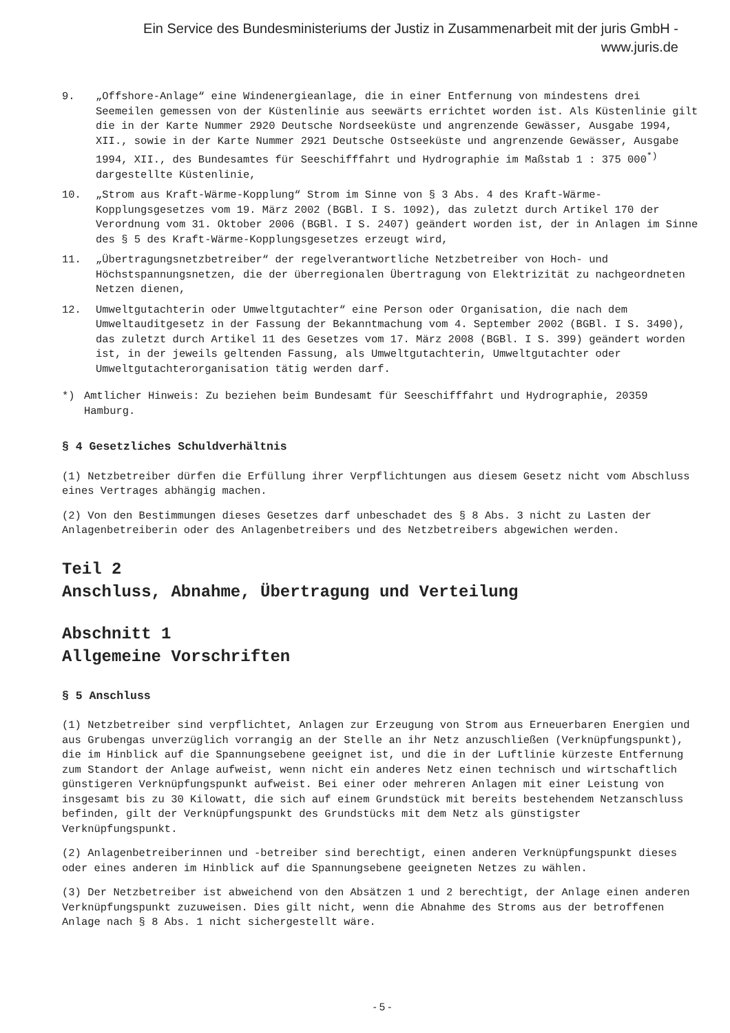Ein Service des Bundesministeriums der Justiz in Zusammenarbeit mit der juris GmbH -
www.juris.de
9. „Offshore-Anlage“ eine Windenergieanlage, die in einer Entfernung von mindestens drei Seemeilen gemessen von der Küstenlinie aus seewärts errichtet worden ist. Als Küstenlinie gilt die in der Karte Nummer 2920 Deutsche Nordseeküste und angrenzende Gewässer, Ausgabe 1994, XII., sowie in der Karte Nummer 2921 Deutsche Ostseeküste und angrenzende Gewässer, Ausgabe 1994, XII., des Bundesamtes für Seeschifffahrt und Hydrographie im Maßstab 1 : 375 000<sup>*)</sup> dargestellte Küstenlinie,
10. „Strom aus Kraft-Wärme-Kopplung“ Strom im Sinne von § 3 Abs. 4 des Kraft-Wärme-Kopplungsgesetzes vom 19. März 2002 (BGBl. I S. 1092), das zuletzt durch Artikel 170 der Verordnung vom 31. Oktober 2006 (BGBl. I S. 2407) geändert worden ist, der in Anlagen im Sinne des § 5 des Kraft-Wärme-Kopplungsgesetzes erzeugt wird,
11. „Übertragungsnetzbetreiber“ der regelverantwortliche Netzbetreiber von Hoch- und Höchstspannungsnetzen, die der überregionalen Übertragung von Elektrizität zu nachgeordneten Netzen dienen,
12. Umweltgutachterin oder Umweltgutachter“ eine Person oder Organisation, die nach dem Umweltauditgesetz in der Fassung der Bekanntmachung vom 4. September 2002 (BGBl. I S. 3490), das zuletzt durch Artikel 11 des Gesetzes vom 17. März 2008 (BGBl. I S. 399) geändert worden ist, in der jeweils geltenden Fassung, als Umweltgutachterin, Umweltgutachter oder Umweltgutachterorganisation tätig werden darf.
*) Amtlicher Hinweis: Zu beziehen beim Bundesamt für Seeschifffahrt und Hydrographie, 20359 Hamburg.
§ 4 Gesetzliches Schuldverhältnis
(1) Netzbetreiber dürfen die Erfüllung ihrer Verpflichtungen aus diesem Gesetz nicht vom Abschluss eines Vertrages abhängig machen.
(2) Von den Bestimmungen dieses Gesetzes darf unbeschadet des § 8 Abs. 3 nicht zu Lasten der Anlagenbetreiberin oder des Anlagenbetreibers und des Netzbetreibers abgewichen werden.
Teil 2
Anschluss, Abnahme, Übertragung und Verteilung
Abschnitt 1
Allgemeine Vorschriften
§ 5 Anschluss
(1) Netzbetreiber sind verpflichtet, Anlagen zur Erzeugung von Strom aus Erneuerbaren Energien und aus Grubengas unverzüglich vorrangig an der Stelle an ihr Netz anzuschließen (Verknüpfungspunkt), die im Hinblick auf die Spannungsebene geeignet ist, und die in der Luftlinie kürzeste Entfernung zum Standort der Anlage aufweist, wenn nicht ein anderes Netz einen technisch und wirtschaftlich günstigeren Verknüpfungspunkt aufweist. Bei einer oder mehreren Anlagen mit einer Leistung von insgesamt bis zu 30 Kilowatt, die sich auf einem Grundstück mit bereits bestehendem Netzanschluss befinden, gilt der Verknüpfungspunkt des Grundstücks mit dem Netz als günstigster Verknüpfungspunkt.
(2) Anlagenbetreiberinnen und -betreiber sind berechtigt, einen anderen Verknüpfungspunkt dieses oder eines anderen im Hinblick auf die Spannungsebene geeigneten Netzes zu wählen.
(3) Der Netzbetreiber ist abweichend von den Absätzen 1 und 2 berechtigt, der Anlage einen anderen Verknüpfungspunkt zuzuweisen. Dies gilt nicht, wenn die Abnahme des Stroms aus der betroffenen Anlage nach § 8 Abs. 1 nicht sichergestellt wäre.
- 5 -